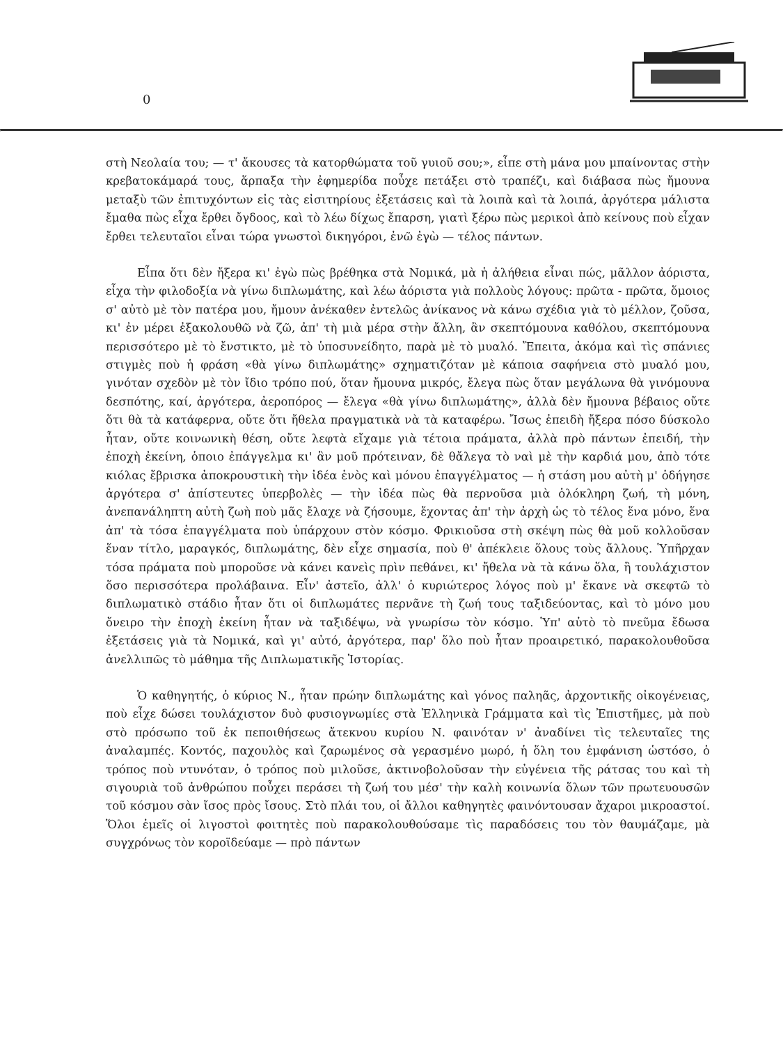0
στὴ Νεολαία του; — τ' ἄκουσες τὰ κατορθώματα τοῦ γυιοῦ σου;», εἶπε στὴ μάνα μου μπαίνοντας στὴν κρεβατοκάμαρά τους, ἅρπαξα τὴν ἐφημερίδα ποὖχε πετάξει στὸ τραπέζι, καὶ διάβασα πὼς ἤμουνα μεταξὺ τῶν ἐπιτυχόντων εἰς τὰς εἰσιτηρίους ἐξετάσεις καὶ τὰ λοιπὰ καὶ τὰ λοιπά, ἀργότερα μάλιστα ἔμαθα πὼς εἶχα ἔρθει ὄγδοος, καὶ τὸ λέω δίχως ἔπαρση, γιατὶ ξέρω πὼς μερικοὶ ἀπὸ κείνους ποὺ εἶχαν ἔρθει τελευταῖοι εἶναι τώρα γνωστοὶ δικηγόροι, ἐνῶ ἐγὼ — τέλος πάντων.
Εἶπα ὅτι δὲν ἤξερα κι' ἐγὼ πὼς βρέθηκα στὰ Νομικά, μὰ ἡ ἀλήθεια εἶναι πώς, μᾶλλον ἀόριστα, εἶχα τὴν φιλοδοξία νὰ γίνω διπλωμάτης, καὶ λέω ἀόριστα γιὰ πολλοὺς λόγους: πρῶτα - πρῶτα, ὅμοιος σ' αὐτὸ μὲ τὸν πατέρα μου, ἤμουν ἀνέκαθεν ἐντελῶς ἀνίκανος νὰ κάνω σχέδια γιὰ τὸ μέλλον, ζοῦσα, κι' ἐν μέρει ἐξακολουθῶ νὰ ζῶ, ἀπ' τὴ μιὰ μέρα στὴν ἄλλη, ἂν σκεπτόμουνα καθόλου, σκεπτόμουνα περισσότερο μὲ τὸ ἔνστικτο, μὲ τὸ ὑποσυνείδητο, παρὰ μὲ τὸ μυαλό. Ἔπειτα, ἀκόμα καὶ τὶς σπάνιες στιγμὲς ποὺ ἡ φράση «θὰ γίνω διπλωμάτης» σχηματιζόταν μὲ κάποια σαφήνεια στὸ μυαλό μου, γινόταν σχεδὸν μὲ τὸν ἴδιο τρόπο πού, ὅταν ἤμουνα μικρός, ἔλεγα πὼς ὅταν μεγάλωνα θὰ γινόμουνα δεσπότης, καί, ἀργότερα, ἀεροπόρος — ἔλεγα «θὰ γίνω διπλωμάτης», ἀλλὰ δὲν ἤμουνα βέβαιος οὔτε ὅτι θὰ τὰ κατάφερνα, οὔτε ὅτι ἤθελα πραγματικὰ νὰ τὰ καταφέρω. Ἴσως ἐπειδὴ ἤξερα πόσο δύσκολο ἦταν, οὔτε κοινωνικὴ θέση, οὔτε λεφτὰ εἴχαμε γιὰ τέτοια πράματα, ἀλλὰ πρὸ πάντων ἐπειδή, τὴν ἐποχὴ ἐκείνη, ὁποιο ἐπάγγελμα κι' ἂν μοῦ πρότειναν, δὲ θἄλεγα τὸ ναὶ μὲ τὴν καρδιά μου, ἀπὸ τότε κιόλας ἔβρισκα ἀποκρουστικὴ τὴν ἰδέα ἑνὸς καὶ μόνου ἐπαγγέλματος — ἡ στάση μου αὐτὴ μ' ὁδήγησε ἀργότερα σ' ἀπίστευτες ὑπερβολὲς — τὴν ἰδέα πὼς θὰ περνοῦσα μιὰ ὁλόκληρη ζωή, τὴ μόνη, ἀνεπανάληπτη αὐτὴ ζωὴ ποὺ μᾶς ἔλαχε νὰ ζήσουμε, ἔχοντας ἀπ' τὴν ἀρχὴ ὡς τὸ τέλος ἕνα μόνο, ἕνα ἀπ' τὰ τόσα ἐπαγγέλματα ποὺ ὑπάρχουν στὸν κόσμο. Φρικιοῦσα στὴ σκέψη πὼς θὰ μοῦ κολλοῦσαν ἕναν τίτλο, μαραγκός, διπλωμάτης, δὲν εἶχε σημασία, ποὺ θ' ἀπέκλειε ὅλους τοὺς ἄλλους. Ὑπῆρχαν τόσα πράματα ποὺ μποροῦσε νὰ κάνει κανεὶς πρὶν πεθάνει, κι' ἤθελα νὰ τὰ κάνω ὅλα, ἢ τουλάχιστον ὅσο περισσότερα προλάβαινα. Εἶν' ἀστεῖο, ἀλλ' ὁ κυριώτερος λόγος ποὺ μ' ἔκανε νὰ σκεφτῶ τὸ διπλωματικὸ στάδιο ἦταν ὅτι οἱ διπλωμάτες περνᾶνε τὴ ζωή τους ταξιδεύοντας, καὶ τὸ μόνο μου ὄνειρο τὴν ἐποχὴ ἐκείνη ἦταν νὰ ταξιδέψω, νὰ γνωρίσω τὸν κόσμο. Ὑπ' αὐτὸ τὸ πνεῦμα ἔδωσα ἐξετάσεις γιὰ τὰ Νομικά, καὶ γι' αὐτό, ἀργότερα, παρ' ὅλο ποὺ ἦταν προαιρετικό, παρακολουθοῦσα ἀνελλιπῶς τὸ μάθημα τῆς Διπλωματικῆς Ἱστορίας.
Ὁ καθηγητής, ὁ κύριος Ν., ἦταν πρώην διπλωμάτης καὶ γόνος παληᾶς, ἀρχοντικῆς οἰκογένειας, ποὺ εἶχε δώσει τουλάχιστον δυὸ φυσιογνωμίες στὰ Ἑλληνικὰ Γράμματα καὶ τὶς Ἐπιστῆμες, μὰ ποὺ στὸ πρόσωπο τοῦ ἐκ πεποιθήσεως ἄτεκνου κυρίου Ν. φαινόταν ν' ἀναδίνει τὶς τελευταῖες της ἀναλαμπές. Κοντός, παχουλὸς καὶ ζαρωμένος σὰ γερασμένο μωρό, ἡ ὅλη του ἐμφάνιση ὡστόσο, ὁ τρόπος ποὺ ντυνόταν, ὁ τρόπος ποὺ μιλοῦσε, ἀκτινοβολοῦσαν τὴν εὐγένεια τῆς ράτσας του καὶ τὴ σιγουριὰ τοῦ ἀνθρώπου ποὖχει περάσει τὴ ζωή του μέσ' τὴν καλὴ κοινωνία ὅλων τῶν πρωτευουσῶν τοῦ κόσμου σὰν ἴσος πρὸς ἴσους. Στὸ πλάι του, οἱ ἄλλοι καθηγητὲς φαινόντουσαν ἄχαροι μικροαστοί. Ὅλοι ἐμεῖς οἱ λιγοστοὶ φοιτητὲς ποὺ παρακολουθούσαμε τὶς παραδόσεις του τὸν θαυμάζαμε, μὰ συγχρόνως τὸν κοροϊδεύαμε — πρὸ πάντων